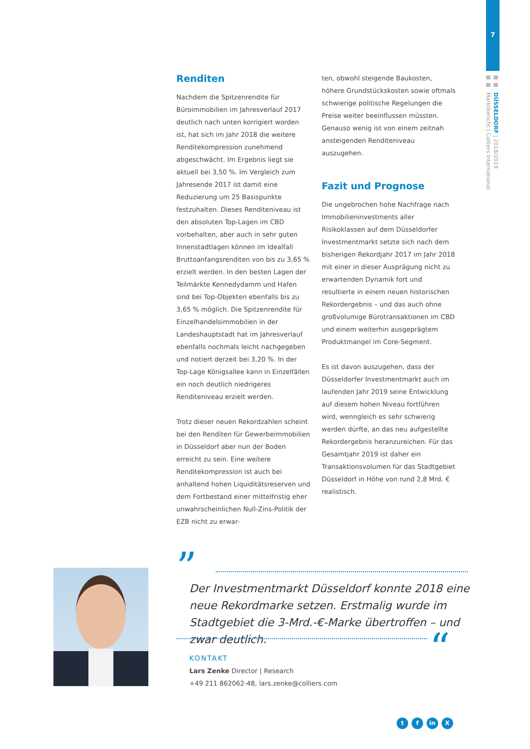7
DÜSSELDORF | 2018/2019
Marktbericht | Colliers International
Renditen
Nachdem die Spitzenrendite für Büroimmobilien im Jahresverlauf 2017 deutlich nach unten korrigiert worden ist, hat sich im Jahr 2018 die weitere Renditekompression zunehmend abgeschwächt. Im Ergebnis liegt sie aktuell bei 3,50 %. Im Vergleich zum Jahresende 2017 ist damit eine Reduzierung um 25 Basispunkte festzuhalten. Dieses Renditeniveau ist den absoluten Top-Lagen im CBD vorbehalten, aber auch in sehr guten Innenstadtlagen können im Idealfall Bruttoanfangsrenditen von bis zu 3,65 % erzielt werden. In den besten Lagen der Teilmärkte Kennedydamm und Hafen sind bei Top-Objekten ebenfalls bis zu 3,65 % möglich. Die Spitzenrendite für Einzelhandelsimmobilien in der Landeshauptstadt hat im Jahresverlauf ebenfalls nochmals leicht nachgegeben und notiert derzeit bei 3,20 %. In der Top-Lage Königsallee kann in Einzelfällen ein noch deutlich niedrigeres Renditeniveau erzielt werden.
Trotz dieser neuen Rekordzahlen scheint bei den Renditen für Gewerbeimmobilien in Düsseldorf aber nun der Boden erreicht zu sein. Eine weitere Renditekompression ist auch bei anhaltend hohen Liquiditätsreserven und dem Fortbestand einer mittelfristig eher unwahrscheinlichen Null-Zins-Politik der EZB nicht zu erwar-
ten, obwohl steigende Baukosten, höhere Grundstückskosten sowie oftmals schwierige politische Regelungen die Preise weiter beeinflussen müssten. Genauso wenig ist von einem zeitnah ansteigenden Renditeniveau auszugehen.
Fazit und Prognose
Die ungebrochen hohe Nachfrage nach Immobilieninvestments aller Risikoklassen auf dem Düsseldorfer Investmentmarkt setzte sich nach dem bisherigen Rekordjahr 2017 im Jahr 2018 mit einer in dieser Ausprägung nicht zu erwartenden Dynamik fort und resultierte in einem neuen historischen Rekordergebnis – und das auch ohne großvolumige Bürotransaktionen im CBD und einem weiterhin ausgeprägtem Produktmangel im Core-Segment.
Es ist davon auszugehen, dass der Düsseldorfer Investmentmarkt auch im laufenden Jahr 2019 seine Entwicklung auf diesem hohen Niveau fortführen wird, wenngleich es sehr schwierig werden dürfte, an das neu aufgestellte Rekordergebnis heranzureichen. Für das Gesamtjahr 2019 ist daher ein Transaktionsvolumen für das Stadtgebiet Düsseldorf in Höhe von rund 2,8 Mrd. € realistisch.
”
Der Investmentmarkt Düsseldorf konnte 2018 eine neue Rekordmarke setzen. Erstmalig wurde im Stadtgebiet die 3-Mrd.-€-Marke übertroffen – und zwar deutlich.
“
KONTAKT
Lars Zenke Director | Research
+49 211 862062-48, lars.zenke@colliers.com
tf in X